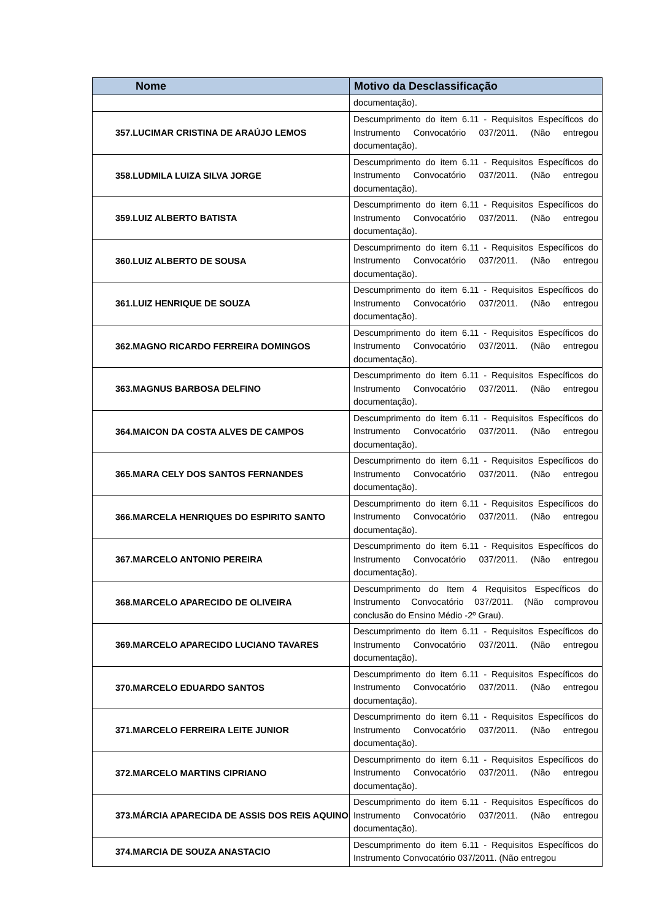| Nome | Motivo da Desclassificação |
| --- | --- |
| | documentação). |
| 357.LUCIMAR CRISTINA DE ARAÚJO LEMOS | Descumprimento do item 6.11 - Requisitos Específicos do Instrumento Convocatório 037/2011. (Não entregou documentação). |
| 358.LUDMILA LUIZA SILVA JORGE | Descumprimento do item 6.11 - Requisitos Específicos do Instrumento Convocatório 037/2011. (Não entregou documentação). |
| 359.LUIZ ALBERTO BATISTA | Descumprimento do item 6.11 - Requisitos Específicos do Instrumento Convocatório 037/2011. (Não entregou documentação). |
| 360.LUIZ ALBERTO DE SOUSA | Descumprimento do item 6.11 - Requisitos Específicos do Instrumento Convocatório 037/2011. (Não entregou documentação). |
| 361.LUIZ HENRIQUE DE SOUZA | Descumprimento do item 6.11 - Requisitos Específicos do Instrumento Convocatório 037/2011. (Não entregou documentação). |
| 362.MAGNO RICARDO FERREIRA DOMINGOS | Descumprimento do item 6.11 - Requisitos Específicos do Instrumento Convocatório 037/2011. (Não entregou documentação). |
| 363.MAGNUS BARBOSA DELFINO | Descumprimento do item 6.11 - Requisitos Específicos do Instrumento Convocatório 037/2011. (Não entregou documentação). |
| 364.MAICON DA COSTA ALVES DE CAMPOS | Descumprimento do item 6.11 - Requisitos Específicos do Instrumento Convocatório 037/2011. (Não entregou documentação). |
| 365.MARA CELY DOS SANTOS FERNANDES | Descumprimento do item 6.11 - Requisitos Específicos do Instrumento Convocatório 037/2011. (Não entregou documentação). |
| 366.MARCELA HENRIQUES DO ESPIRITO SANTO | Descumprimento do item 6.11 - Requisitos Específicos do Instrumento Convocatório 037/2011. (Não entregou documentação). |
| 367.MARCELO ANTONIO PEREIRA | Descumprimento do item 6.11 - Requisitos Específicos do Instrumento Convocatório 037/2011. (Não entregou documentação). |
| 368.MARCELO APARECIDO DE OLIVEIRA | Descumprimento do Item 4 Requisitos Específicos do Instrumento Convocatório 037/2011. (Não comprovou conclusão do Ensino Médio -2º Grau). |
| 369.MARCELO APARECIDO LUCIANO TAVARES | Descumprimento do item 6.11 - Requisitos Específicos do Instrumento Convocatório 037/2011. (Não entregou documentação). |
| 370.MARCELO EDUARDO SANTOS | Descumprimento do item 6.11 - Requisitos Específicos do Instrumento Convocatório 037/2011. (Não entregou documentação). |
| 371.MARCELO FERREIRA LEITE JUNIOR | Descumprimento do item 6.11 - Requisitos Específicos do Instrumento Convocatório 037/2011. (Não entregou documentação). |
| 372.MARCELO MARTINS CIPRIANO | Descumprimento do item 6.11 - Requisitos Específicos do Instrumento Convocatório 037/2011. (Não entregou documentação). |
| 373.MÁRCIA APARECIDA DE ASSIS DOS REIS AQUINO | Descumprimento do item 6.11 - Requisitos Específicos do Instrumento Convocatório 037/2011. (Não entregou documentação). |
| 374.MARCIA DE SOUZA ANASTACIO | Descumprimento do item 6.11 - Requisitos Específicos do Instrumento Convocatório 037/2011. (Não entregou |